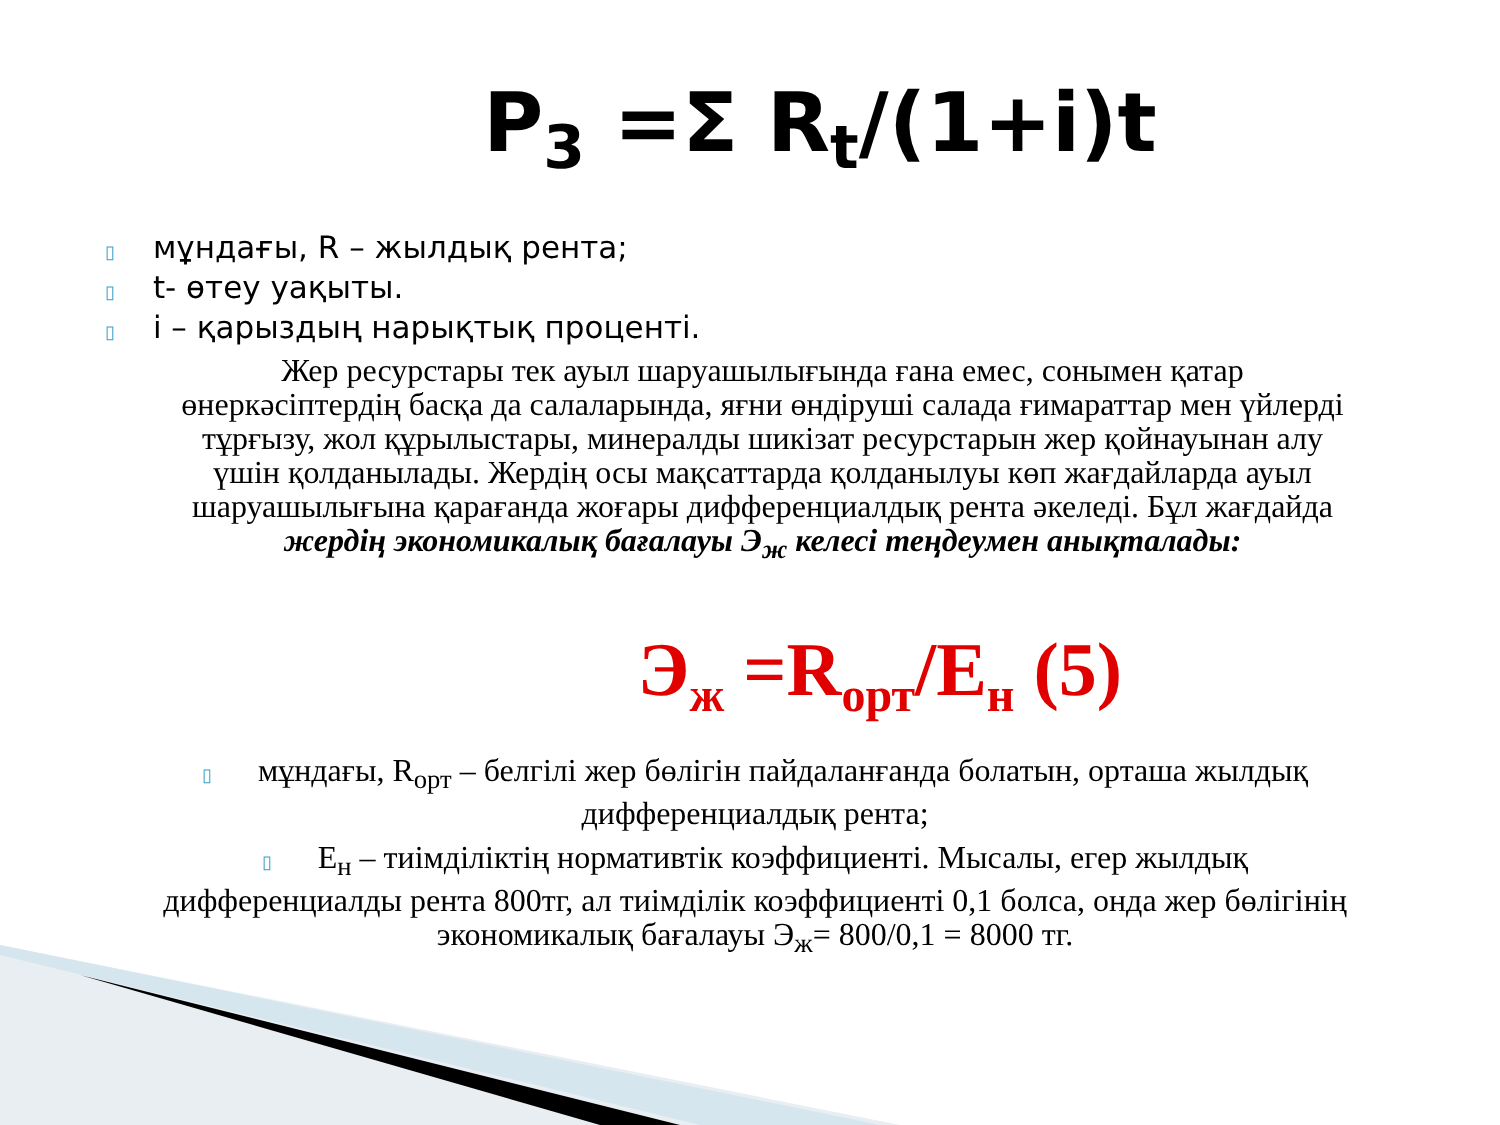P<sub>3</sub> =Σ R<sub>t</sub>/(1+i)t
▯ мұндағы, R – жылдық рента;
▯ t- өтеу уақыты.
▯ і – қарыздың нарықтық проценті.
Жер ресурстары тек ауыл шаруашылығында ғана емес, сонымен қатар өнеркәсіптердің басқа да салаларында, яғни өндіруші салада ғимараттар мен үйлерді тұрғызу, жол құрылыстары, минералды шикізат ресурстарын жер қойнауынан алу үшін қолданылады. Жердің осы мақсаттарда қолданылуы көп жағдайларда ауыл шаруашылығына қарағанда жоғары дифференциалдық рента әкеледі. Бұл жағдайда жердің экономикалық бағалауы Э<sub>ж</sub> келесі теңдеумен анықталады:
Э<sub>ж</sub> =R<sub>орт</sub>/Е<sub>н</sub> (5)
▯ мұндағы, R<sub>орт</sub> – белгілі жер бөлігін пайдаланғанда болатын, орташа жылдық дифференциалдық рента;
▯ Е<sub>н</sub> – тиімділіктің нормативтік коэффициенті. Мысалы, егер жылдық дифференциалды рента 800тг, ал тиімділік коэффициенті 0,1 болса, онда жер бөлігінің экономикалық бағалауы Э<sub>ж</sub>= 800/0,1 = 8000 тг.